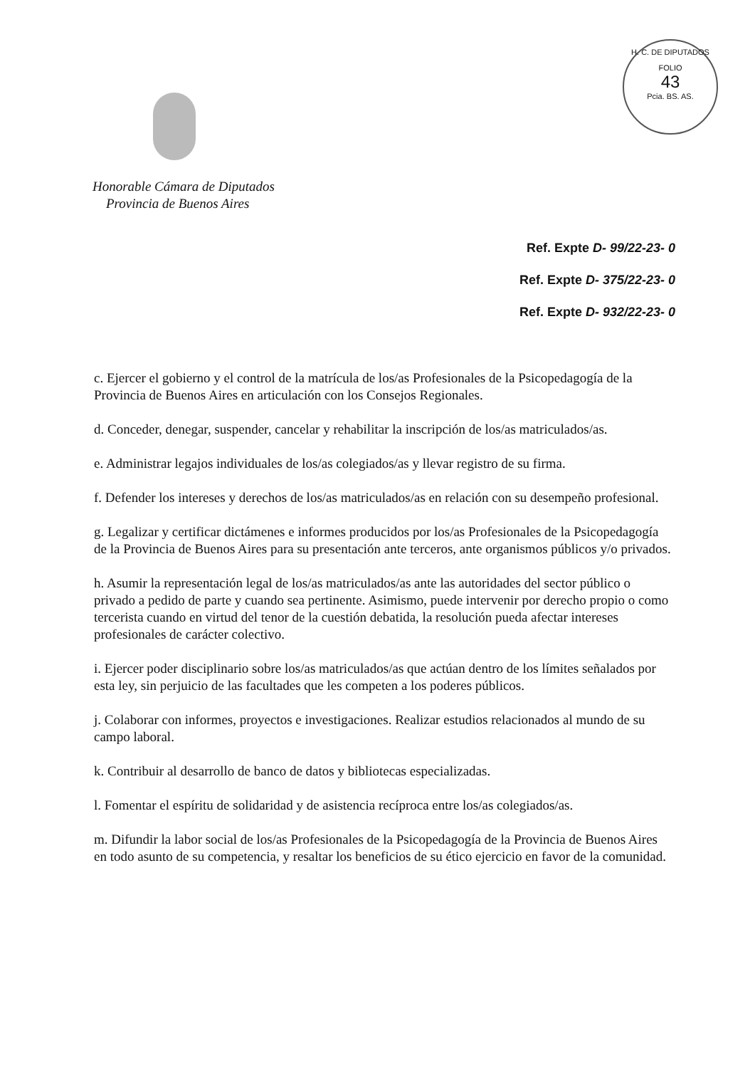H. C. DE DIPUTADOS
FOLIO
43
Pcia. BS. AS.
Honorable Cámara de Diputados
Provincia de Buenos Aires
Ref. Expte D- 99/22-23- 0
Ref. Expte D- 375/22-23- 0
Ref. Expte D- 932/22-23- 0
c. Ejercer el gobierno y el control de la matrícula de los/as Profesionales de la Psicopedagogía de la Provincia de Buenos Aires en articulación con los Consejos Regionales.
d. Conceder, denegar, suspender, cancelar y rehabilitar la inscripción de los/as matriculados/as.
e. Administrar legajos individuales de los/as colegiados/as y llevar registro de su firma.
f. Defender los intereses y derechos de los/as matriculados/as en relación con su desempeño profesional.
g. Legalizar y certificar dictámenes e informes producidos por los/as Profesionales de la Psicopedagogía de la Provincia de Buenos Aires para su presentación ante terceros, ante organismos públicos y/o privados.
h. Asumir la representación legal de los/as matriculados/as ante las autoridades del sector público o privado a pedido de parte y cuando sea pertinente. Asimismo, puede intervenir por derecho propio o como tercerista cuando en virtud del tenor de la cuestión debatida, la resolución pueda afectar intereses profesionales de carácter colectivo.
i. Ejercer poder disciplinario sobre los/as matriculados/as que actúan dentro de los límites señalados por esta ley, sin perjuicio de las facultades que les competen a los poderes públicos.
j. Colaborar con informes, proyectos e investigaciones. Realizar estudios relacionados al mundo de su campo laboral.
k. Contribuir al desarrollo de banco de datos y bibliotecas especializadas.
l. Fomentar el espíritu de solidaridad y de asistencia recíproca entre los/as colegiados/as.
m. Difundir la labor social de los/as Profesionales de la Psicopedagogía de la Provincia de Buenos Aires en todo asunto de su competencia, y resaltar los beneficios de su ético ejercicio en favor de la comunidad.